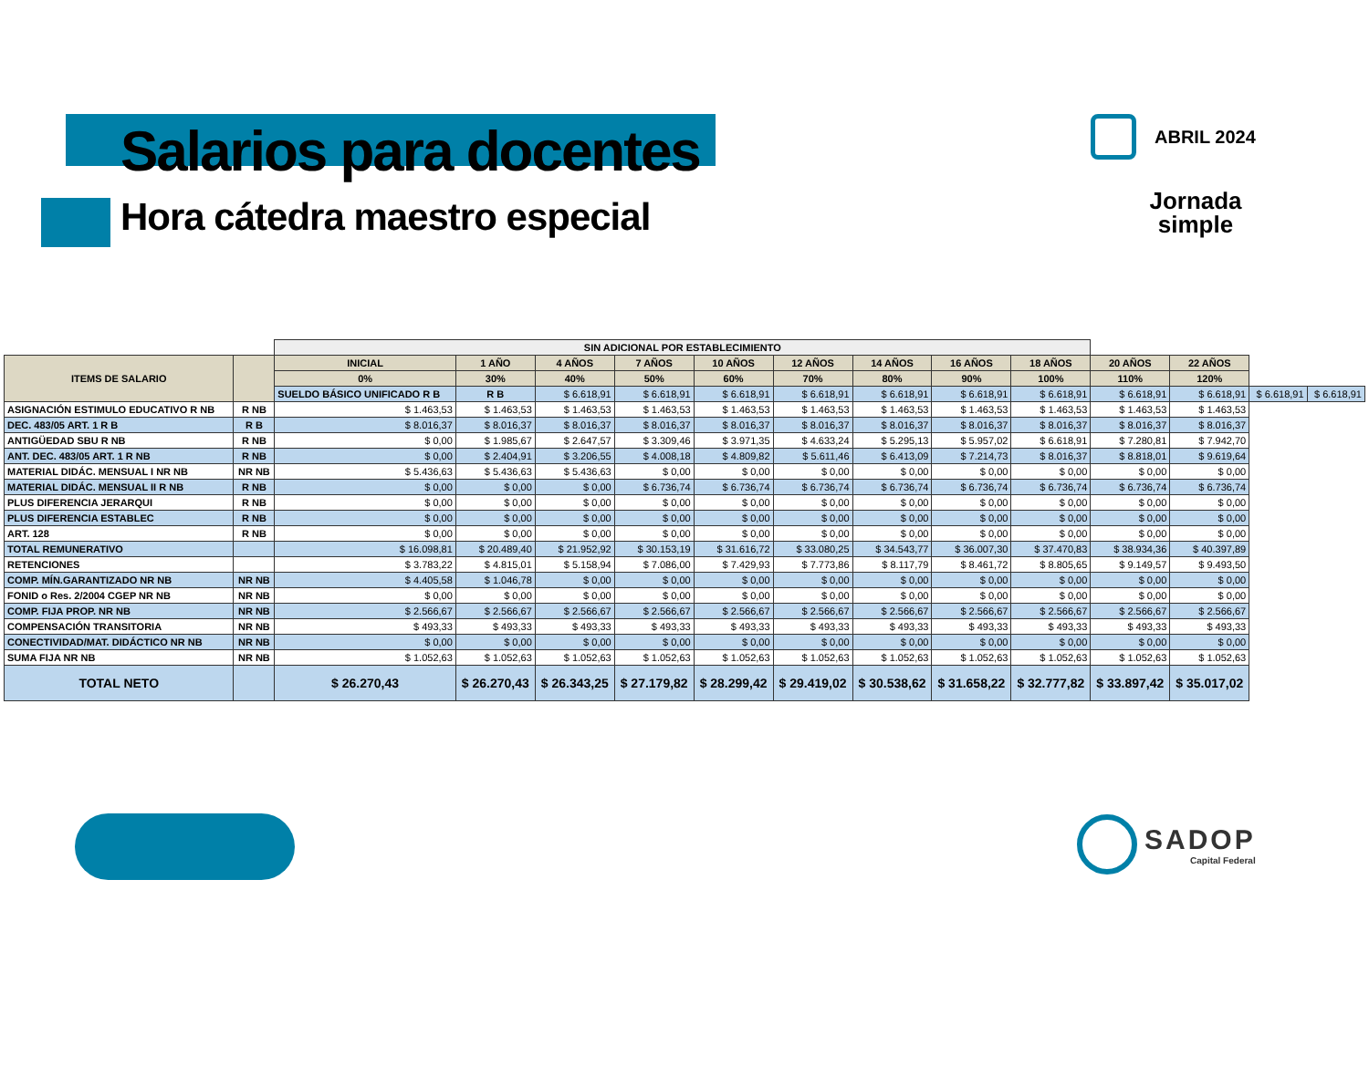Salarios para docentes
Hora cátedra maestro especial
ABRIL 2024
Jornada
simple
| | | SIN ADICIONAL POR ESTABLECIMIENTO | | | | | | | | | | | | |
| ITEMS DE SALARIO | | INICIAL | 1 AÑO | 4 AÑOS | 7 AÑOS | 10 AÑOS | 12 AÑOS | 14 AÑOS | 16 AÑOS | 18 AÑOS | 20 AÑOS | 22 AÑOS | | |
| | | 0% | 30% | 40% | 50% | 60% | 70% | 80% | 90% | 100% | 110% | 120% | | |
| | | SUELDO BÁSICO UNIFICADO R B | R B | $ 6.618,91 | $ 6.618,91 | $ 6.618,91 | $ 6.618,91 | $ 6.618,91 | $ 6.618,91 | $ 6.618,91 | $ 6.618,91 | $ 6.618,91 | $ 6.618,91 | $ 6.618,91 |
| ASIGNACIÓN ESTIMULO EDUCATIVO R NB | R NB | $ 1.463,53 | $ 1.463,53 | $ 1.463,53 | $ 1.463,53 | $ 1.463,53 | $ 1.463,53 | $ 1.463,53 | $ 1.463,53 | $ 1.463,53 | $ 1.463,53 | $ 1.463,53 | | |
| DEC. 483/05 ART. 1 R B | R B | $ 8.016,37 | $ 8.016,37 | $ 8.016,37 | $ 8.016,37 | $ 8.016,37 | $ 8.016,37 | $ 8.016,37 | $ 8.016,37 | $ 8.016,37 | $ 8.016,37 | $ 8.016,37 | | |
| ANTIGÜEDAD SBU R NB | R NB | $ 0,00 | $ 1.985,67 | $ 2.647,57 | $ 3.309,46 | $ 3.971,35 | $ 4.633,24 | $ 5.295,13 | $ 5.957,02 | $ 6.618,91 | $ 7.280,81 | $ 7.942,70 | | |
| ANT. DEC. 483/05 ART. 1 R NB | R NB | $ 0,00 | $ 2.404,91 | $ 3.206,55 | $ 4.008,18 | $ 4.809,82 | $ 5.611,46 | $ 6.413,09 | $ 7.214,73 | $ 8.016,37 | $ 8.818,01 | $ 9.619,64 | | |
| MATERIAL DIDÁC. MENSUAL I NR NB | NR NB | $ 5.436,63 | $ 5.436,63 | $ 5.436,63 | $ 0,00 | $ 0,00 | $ 0,00 | $ 0,00 | $ 0,00 | $ 0,00 | $ 0,00 | $ 0,00 | | |
| MATERIAL DIDÁC. MENSUAL II R NB | R NB | $ 0,00 | $ 0,00 | $ 0,00 | $ 6.736,74 | $ 6.736,74 | $ 6.736,74 | $ 6.736,74 | $ 6.736,74 | $ 6.736,74 | $ 6.736,74 | $ 6.736,74 | | |
| PLUS DIFERENCIA JERARQUI | R NB | $ 0,00 | $ 0,00 | $ 0,00 | $ 0,00 | $ 0,00 | $ 0,00 | $ 0,00 | $ 0,00 | $ 0,00 | $ 0,00 | $ 0,00 | | |
| PLUS DIFERENCIA ESTABLEC | R NB | $ 0,00 | $ 0,00 | $ 0,00 | $ 0,00 | $ 0,00 | $ 0,00 | $ 0,00 | $ 0,00 | $ 0,00 | $ 0,00 | $ 0,00 | | |
| ART. 128 | R NB | $ 0,00 | $ 0,00 | $ 0,00 | $ 0,00 | $ 0,00 | $ 0,00 | $ 0,00 | $ 0,00 | $ 0,00 | $ 0,00 | $ 0,00 | | |
| TOTAL REMUNERATIVO | | $ 16.098,81 | $ 20.489,40 | $ 21.952,92 | $ 30.153,19 | $ 31.616,72 | $ 33.080,25 | $ 34.543,77 | $ 36.007,30 | $ 37.470,83 | $ 38.934,36 | $ 40.397,89 | | |
| RETENCIONES | | $ 3.783,22 | $ 4.815,01 | $ 5.158,94 | $ 7.086,00 | $ 7.429,93 | $ 7.773,86 | $ 8.117,79 | $ 8.461,72 | $ 8.805,65 | $ 9.149,57 | $ 9.493,50 | | |
| COMP. MÍN.GARANTIZADO NR NB | NR NB | $ 4.405,58 | $ 1.046,78 | $ 0,00 | $ 0,00 | $ 0,00 | $ 0,00 | $ 0,00 | $ 0,00 | $ 0,00 | $ 0,00 | $ 0,00 | | |
| FONID o Res. 2/2004 CGEP NR NB | NR NB | $ 0,00 | $ 0,00 | $ 0,00 | $ 0,00 | $ 0,00 | $ 0,00 | $ 0,00 | $ 0,00 | $ 0,00 | $ 0,00 | $ 0,00 | | |
| COMP. FIJA PROP. NR NB | NR NB | $ 2.566,67 | $ 2.566,67 | $ 2.566,67 | $ 2.566,67 | $ 2.566,67 | $ 2.566,67 | $ 2.566,67 | $ 2.566,67 | $ 2.566,67 | $ 2.566,67 | $ 2.566,67 | | |
| COMPENSACIÓN TRANSITORIA | NR NB | $ 493,33 | $ 493,33 | $ 493,33 | $ 493,33 | $ 493,33 | $ 493,33 | $ 493,33 | $ 493,33 | $ 493,33 | $ 493,33 | $ 493,33 | | |
| CONECTIVIDAD/MAT. DIDÁCTICO NR NB | NR NB | $ 0,00 | $ 0,00 | $ 0,00 | $ 0,00 | $ 0,00 | $ 0,00 | $ 0,00 | $ 0,00 | $ 0,00 | $ 0,00 | $ 0,00 | | |
| SUMA FIJA NR NB | NR NB | $ 1.052,63 | $ 1.052,63 | $ 1.052,63 | $ 1.052,63 | $ 1.052,63 | $ 1.052,63 | $ 1.052,63 | $ 1.052,63 | $ 1.052,63 | $ 1.052,63 | $ 1.052,63 | | |
| TOTAL NETO | | $ 26.270,43 | $ 26.270,43 | $ 26.343,25 | $ 27.179,82 | $ 28.299,42 | $ 29.419,02 | $ 30.538,62 | $ 31.658,22 | $ 32.777,82 | $ 33.897,42 | $ 35.017,02 | | |
SADOP
Capital Federal